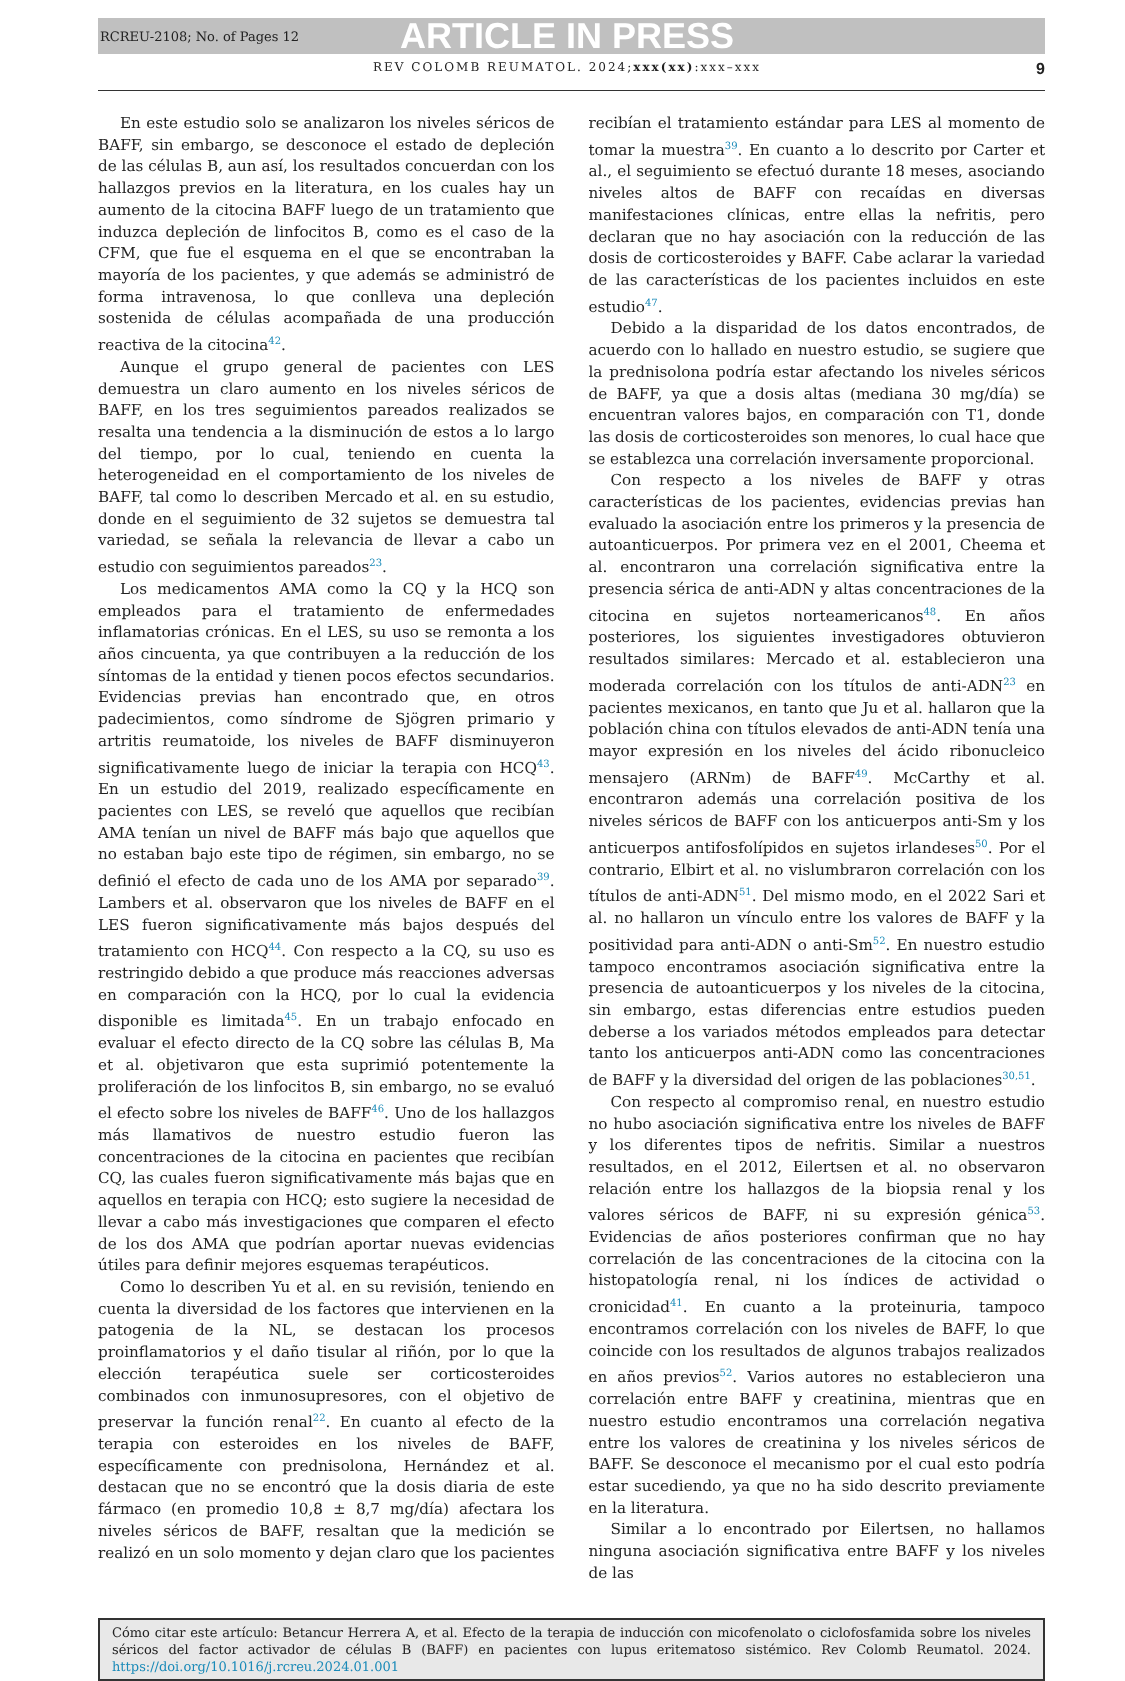RCREU-2108; No. of Pages 12 ARTICLE IN PRESS
REV COLOMB REUMATOL. 2024;xxx(xx):xxx–xxx 9
En este estudio solo se analizaron los niveles séricos de BAFF, sin embargo, se desconoce el estado de depleción de las células B, aun así, los resultados concuerdan con los hallazgos previos en la literatura, en los cuales hay un aumento de la citocina BAFF luego de un tratamiento que induzca depleción de linfocitos B, como es el caso de la CFM, que fue el esquema en el que se encontraban la mayoría de los pacientes, y que además se administró de forma intravenosa, lo que conlleva una depleción sostenida de células acompañada de una producción reactiva de la citocina<sup>42</sup>.
Aunque el grupo general de pacientes con LES demuestra un claro aumento en los niveles séricos de BAFF, en los tres seguimientos pareados realizados se resalta una tendencia a la disminución de estos a lo largo del tiempo, por lo cual, teniendo en cuenta la heterogeneidad en el comportamiento de los niveles de BAFF, tal como lo describen Mercado et al. en su estudio, donde en el seguimiento de 32 sujetos se demuestra tal variedad, se señala la relevancia de llevar a cabo un estudio con seguimientos pareados<sup>23</sup>.
Los medicamentos AMA como la CQ y la HCQ son empleados para el tratamiento de enfermedades inflamatorias crónicas. En el LES, su uso se remonta a los años cincuenta, ya que contribuyen a la reducción de los síntomas de la entidad y tienen pocos efectos secundarios. Evidencias previas han encontrado que, en otros padecimientos, como síndrome de Sjögren primario y artritis reumatoide, los niveles de BAFF disminuyeron significativamente luego de iniciar la terapia con HCQ<sup>43</sup>. En un estudio del 2019, realizado específicamente en pacientes con LES, se reveló que aquellos que recibían AMA tenían un nivel de BAFF más bajo que aquellos que no estaban bajo este tipo de régimen, sin embargo, no se definió el efecto de cada uno de los AMA por separado<sup>39</sup>. Lambers et al. observaron que los niveles de BAFF en el LES fueron significativamente más bajos después del tratamiento con HCQ<sup>44</sup>. Con respecto a la CQ, su uso es restringido debido a que produce más reacciones adversas en comparación con la HCQ, por lo cual la evidencia disponible es limitada<sup>45</sup>. En un trabajo enfocado en evaluar el efecto directo de la CQ sobre las células B, Ma et al. objetivaron que esta suprimió potentemente la proliferación de los linfocitos B, sin embargo, no se evaluó el efecto sobre los niveles de BAFF<sup>46</sup>. Uno de los hallazgos más llamativos de nuestro estudio fueron las concentraciones de la citocina en pacientes que recibían CQ, las cuales fueron significativamente más bajas que en aquellos en terapia con HCQ; esto sugiere la necesidad de llevar a cabo más investigaciones que comparen el efecto de los dos AMA que podrían aportar nuevas evidencias útiles para definir mejores esquemas terapéuticos.
Como lo describen Yu et al. en su revisión, teniendo en cuenta la diversidad de los factores que intervienen en la patogenia de la NL, se destacan los procesos proinflamatorios y el daño tisular al riñón, por lo que la elección terapéutica suele ser corticosteroides combinados con inmunosupresores, con el objetivo de preservar la función renal<sup>22</sup>. En cuanto al efecto de la terapia con esteroides en los niveles de BAFF, específicamente con prednisolona, Hernández et al. destacan que no se encontró que la dosis diaria de este fármaco (en promedio 10,8 ± 8,7 mg/día) afectara los niveles séricos de BAFF, resaltan que la medición se realizó en un solo momento y dejan claro que los pacientes recibían el tratamiento estándar para LES al momento de tomar la muestra<sup>39</sup>. En cuanto a lo descrito por Carter et al., el seguimiento se efectuó durante 18 meses, asociando niveles altos de BAFF con recaídas en diversas manifestaciones clínicas, entre ellas la nefritis, pero declaran que no hay asociación con la reducción de las dosis de corticosteroides y BAFF. Cabe aclarar la variedad de las características de los pacientes incluidos en este estudio<sup>47</sup>.
Debido a la disparidad de los datos encontrados, de acuerdo con lo hallado en nuestro estudio, se sugiere que la prednisolona podría estar afectando los niveles séricos de BAFF, ya que a dosis altas (mediana 30 mg/día) se encuentran valores bajos, en comparación con T1, donde las dosis de corticosteroides son menores, lo cual hace que se establezca una correlación inversamente proporcional.
Con respecto a los niveles de BAFF y otras características de los pacientes, evidencias previas han evaluado la asociación entre los primeros y la presencia de autoanticuerpos. Por primera vez en el 2001, Cheema et al. encontraron una correlación significativa entre la presencia sérica de anti-ADN y altas concentraciones de la citocina en sujetos norteamericanos<sup>48</sup>. En años posteriores, los siguientes investigadores obtuvieron resultados similares: Mercado et al. establecieron una moderada correlación con los títulos de anti-ADN<sup>23</sup> en pacientes mexicanos, en tanto que Ju et al. hallaron que la población china con títulos elevados de anti-ADN tenía una mayor expresión en los niveles del ácido ribonucleico mensajero (ARNm) de BAFF<sup>49</sup>. McCarthy et al. encontraron además una correlación positiva de los niveles séricos de BAFF con los anticuerpos anti-Sm y los anticuerpos antifosfolípidos en sujetos irlandeses<sup>50</sup>. Por el contrario, Elbirt et al. no vislumbraron correlación con los títulos de anti-ADN<sup>51</sup>. Del mismo modo, en el 2022 Sari et al. no hallaron un vínculo entre los valores de BAFF y la positividad para anti-ADN o anti-Sm<sup>52</sup>. En nuestro estudio tampoco encontramos asociación significativa entre la presencia de autoanticuerpos y los niveles de la citocina, sin embargo, estas diferencias entre estudios pueden deberse a los variados métodos empleados para detectar tanto los anticuerpos anti-ADN como las concentraciones de BAFF y la diversidad del origen de las poblaciones<sup>30,51</sup>.
Con respecto al compromiso renal, en nuestro estudio no hubo asociación significativa entre los niveles de BAFF y los diferentes tipos de nefritis. Similar a nuestros resultados, en el 2012, Eilertsen et al. no observaron relación entre los hallazgos de la biopsia renal y los valores séricos de BAFF, ni su expresión génica<sup>53</sup>. Evidencias de años posteriores confirman que no hay correlación de las concentraciones de la citocina con la histopatología renal, ni los índices de actividad o cronicidad<sup>41</sup>. En cuanto a la proteinuria, tampoco encontramos correlación con los niveles de BAFF, lo que coincide con los resultados de algunos trabajos realizados en años previos<sup>52</sup>. Varios autores no establecieron una correlación entre BAFF y creatinina, mientras que en nuestro estudio encontramos una correlación negativa entre los valores de creatinina y los niveles séricos de BAFF. Se desconoce el mecanismo por el cual esto podría estar sucediendo, ya que no ha sido descrito previamente en la literatura.
Similar a lo encontrado por Eilertsen, no hallamos ninguna asociación significativa entre BAFF y los niveles de las
Cómo citar este artículo: Betancur Herrera A, et al. Efecto de la terapia de inducción con micofenolato o ciclofosfamida sobre los niveles séricos del factor activador de células B (BAFF) en pacientes con lupus eritematoso sistémico. Rev Colomb Reumatol. 2024. https://doi.org/10.1016/j.rcreu.2024.01.001